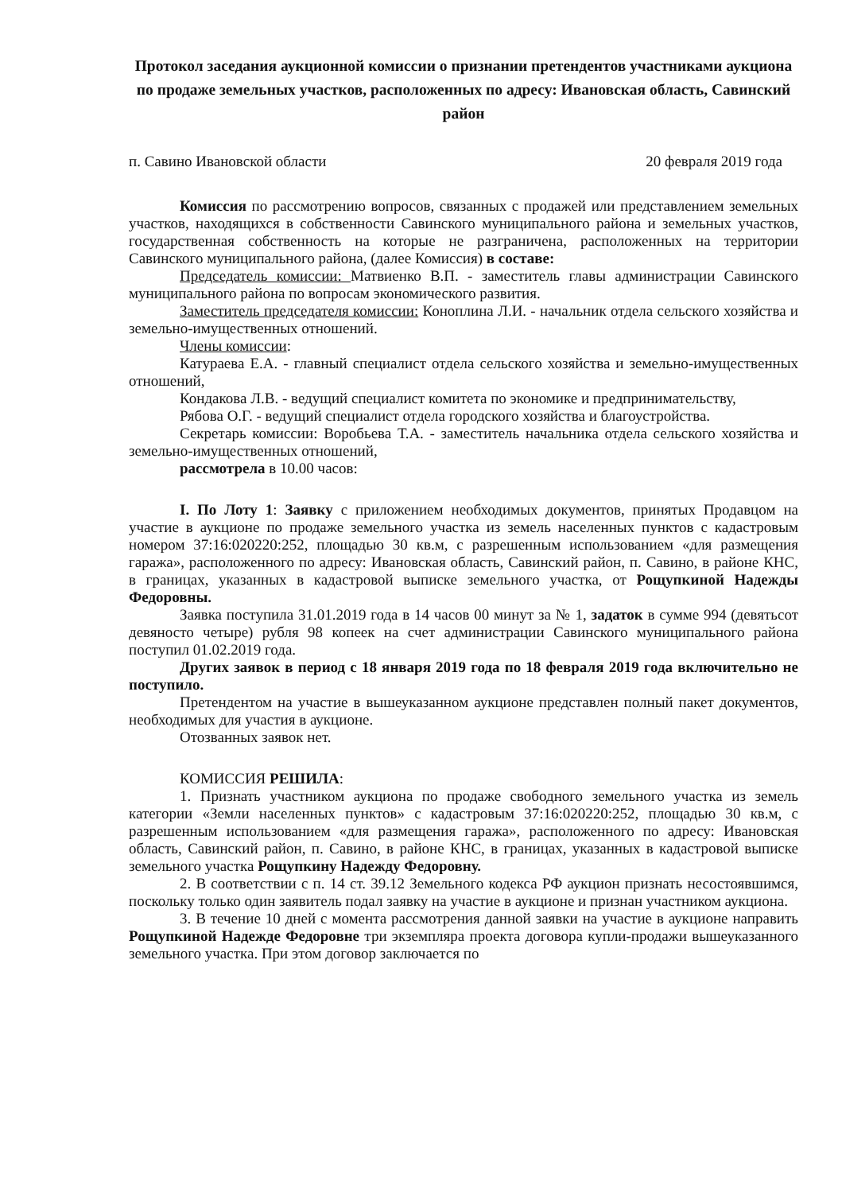Протокол заседания аукционной комиссии о признании претендентов участниками аукциона по продаже земельных участков, расположенных по адресу: Ивановская область, Савинский район
п. Савино Ивановской области 20 февраля 2019 года
Комиссия по рассмотрению вопросов, связанных с продажей или представлением земельных участков, находящихся в собственности Савинского муниципального района и земельных участков, государственная собственность на которые не разграничена, расположенных на территории Савинского муниципального района, (далее Комиссия) в составе:
Председатель комиссии: Матвиенко В.П. - заместитель главы администрации Савинского муниципального района по вопросам экономического развития.
Заместитель председателя комиссии: Коноплина Л.И. - начальник отдела сельского хозяйства и земельно-имущественных отношений.
Члены комиссии:
Катураева Е.А. - главный специалист отдела сельского хозяйства и земельно-имущественных отношений,
Кондакова Л.В. - ведущий специалист комитета по экономике и предпринимательству,
Рябова О.Г. - ведущий специалист отдела городского хозяйства и благоустройства.
Секретарь комиссии: Воробьева Т.А. - заместитель начальника отдела сельского хозяйства и земельно-имущественных отношений,
рассмотрела в 10.00 часов:
I. По Лоту 1: Заявку с приложением необходимых документов, принятых Продавцом на участие в аукционе по продаже земельного участка из земель населенных пунктов с кадастровым номером 37:16:020220:252, площадью 30 кв.м, с разрешенным использованием «для размещения гаража», расположенного по адресу: Ивановская область, Савинский район, п. Савино, в районе КНС, в границах, указанных в кадастровой выписке земельного участка, от Рощупкиной Надежды Федоровны.
Заявка поступила 31.01.2019 года в 14 часов 00 минут за № 1, задаток в сумме 994 (девятьсот девяносто четыре) рубля 98 копеек на счет администрации Савинского муниципального района поступил 01.02.2019 года.
Других заявок в период с 18 января 2019 года по 18 февраля 2019 года включительно не поступило.
Претендентом на участие в вышеуказанном аукционе представлен полный пакет документов, необходимых для участия в аукционе.
Отозванных заявок нет.
КОМИССИЯ РЕШИЛА:
1. Признать участником аукциона по продаже свободного земельного участка из земель категории «Земли населенных пунктов» с кадастровым 37:16:020220:252, площадью 30 кв.м, с разрешенным использованием «для размещения гаража», расположенного по адресу: Ивановская область, Савинский район, п. Савино, в районе КНС, в границах, указанных в кадастровой выписке земельного участка Рощупкину Надежду Федоровну.
2. В соответствии с п. 14 ст. 39.12 Земельного кодекса РФ аукцион признать несостоявшимся, поскольку только один заявитель подал заявку на участие в аукционе и признан участником аукциона.
3. В течение 10 дней с момента рассмотрения данной заявки на участие в аукционе направить Рощупкиной Надежде Федоровне три экземпляра проекта договора купли-продажи вышеуказанного земельного участка. При этом договор заключается по